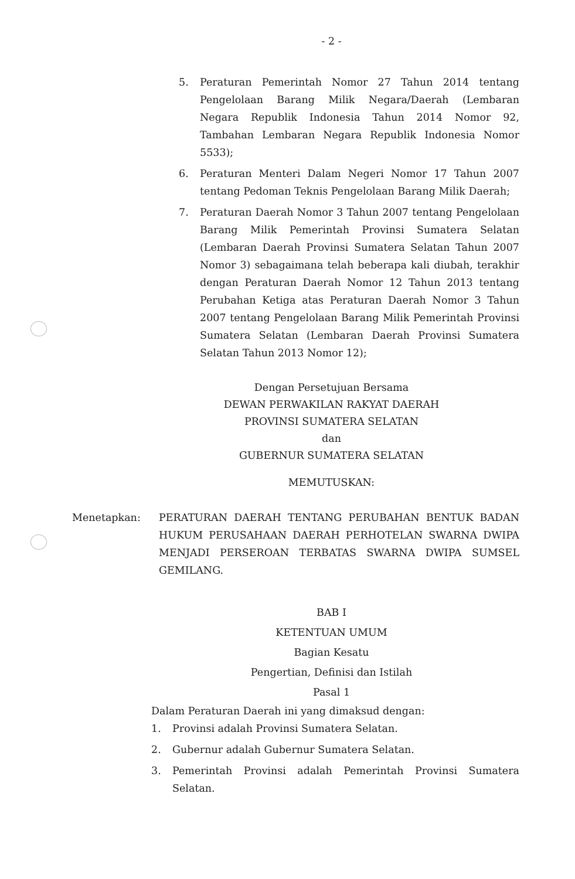- 2 -
5. Peraturan Pemerintah Nomor 27 Tahun 2014 tentang Pengelolaan Barang Milik Negara/Daerah (Lembaran Negara Republik Indonesia Tahun 2014 Nomor 92, Tambahan Lembaran Negara Republik Indonesia Nomor 5533);
6. Peraturan Menteri Dalam Negeri Nomor 17 Tahun 2007 tentang Pedoman Teknis Pengelolaan Barang Milik Daerah;
7. Peraturan Daerah Nomor 3 Tahun 2007 tentang Pengelolaan Barang Milik Pemerintah Provinsi Sumatera Selatan (Lembaran Daerah Provinsi Sumatera Selatan Tahun 2007 Nomor 3) sebagaimana telah beberapa kali diubah, terakhir dengan Peraturan Daerah Nomor 12 Tahun 2013 tentang Perubahan Ketiga atas Peraturan Daerah Nomor 3 Tahun 2007 tentang Pengelolaan Barang Milik Pemerintah Provinsi Sumatera Selatan (Lembaran Daerah Provinsi Sumatera Selatan Tahun 2013 Nomor 12);
Dengan Persetujuan Bersama
DEWAN PERWAKILAN RAKYAT DAERAH
PROVINSI SUMATERA SELATAN
dan
GUBERNUR SUMATERA SELATAN
MEMUTUSKAN:
Menetapkan: PERATURAN DAERAH TENTANG PERUBAHAN BENTUK BADAN HUKUM PERUSAHAAN DAERAH PERHOTELAN SWARNA DWIPA MENJADI PERSEROAN TERBATAS SWARNA DWIPA SUMSEL GEMILANG.
BAB I
KETENTUAN UMUM
Bagian Kesatu
Pengertian, Definisi dan Istilah
Pasal 1
Dalam Peraturan Daerah ini yang dimaksud dengan:
1. Provinsi adalah Provinsi Sumatera Selatan.
2. Gubernur adalah Gubernur Sumatera Selatan.
3. Pemerintah Provinsi adalah Pemerintah Provinsi Sumatera Selatan.